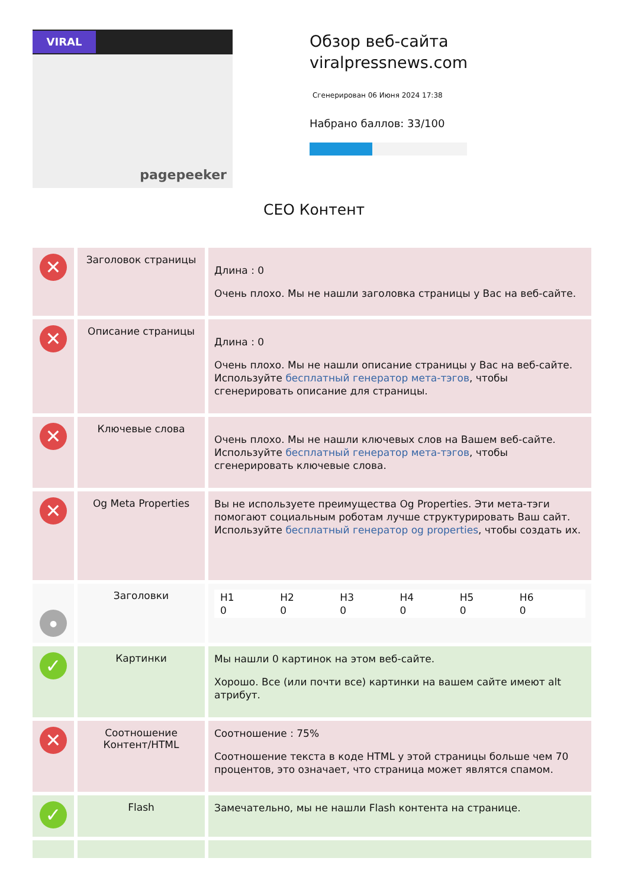VIRAL
pagepeeker
Обзор веб-сайта viralpressnews.com
Сгенерирован 06 Июня 2024 17:38
Набрано баллов: 33/100
СЕО Контент
| ✕ | Заголовок страницы | Длина : 0 Очень плохо. Мы не нашли заголовка страницы у Вас на веб-сайте. |
| ✕ | Описание страницы | Длина : 0 Очень плохо. Мы не нашли описание страницы у Вас на веб-сайте. Используйте бесплатный генератор мета-тэгов , чтобы сгенерировать описание для страницы. |
| ✕ | Ключевые слова | Очень плохо. Мы не нашли ключевых слов на Вашем веб-сайте. Используйте бесплатный генератор мета-тэгов , чтобы сгенерировать ключевые слова. |
| ✕ | Og Meta Properties | Вы не используете преимущества Og Properties. Эти мета-тэги помогают социальным роботам лучше структурировать Ваш сайт. Используйте бесплатный генератор og properties , чтобы создать их. |
| ● | Заголовки | H1 0 H2 0 H3 0 H4 0 H5 0 H6 0 |
| ✓ | Картинки | Мы нашли 0 картинок на этом веб-сайте. Хорошо. Все (или почти все) картинки на вашем сайте имеют alt атрибут. |
| ✕ | Соотношение Контент/HTML | Соотношение : 75% Соотношение текста в коде HTML у этой страницы больше чем 70 процентов, это означает, что страница может являтся спамом. |
| ✓ | Flash | Замечательно, мы не нашли Flash контента на странице. |